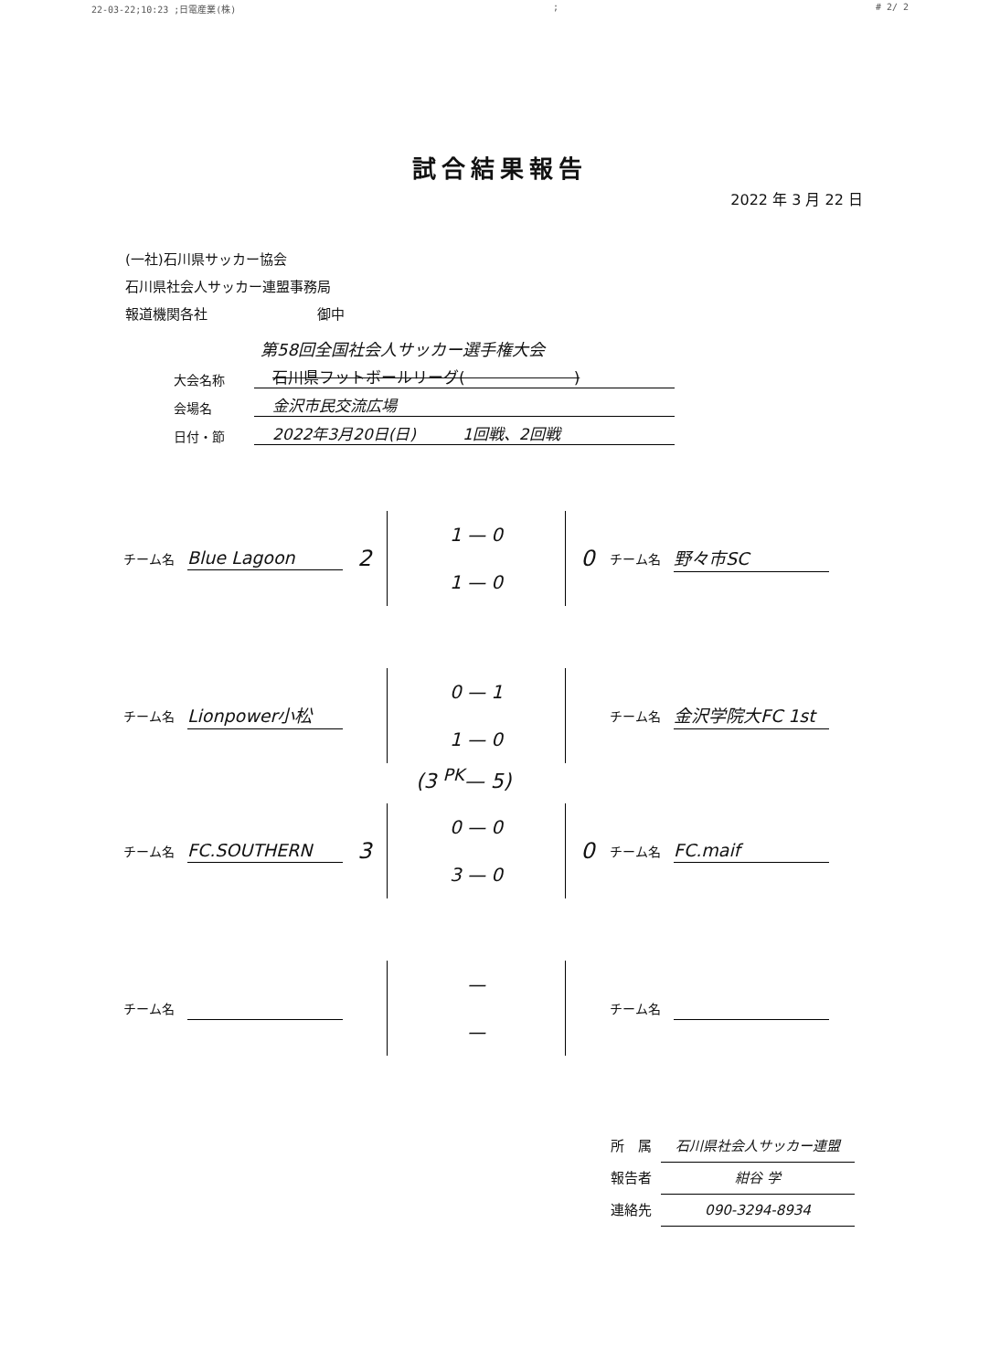22-03-22;10:23 ;日電産業(株); # 2/ 2
試合結果報告
2022 年 3 月 22 日
(一社)石川県サッカー協会
石川県社会人サッカー連盟事務局
報道機関各社　　　　　　　　御中
第58回全国社会人サッカー選手権大会
大会名称 石川県フットボールリーグ(　　　　　　　)
会場名 金沢市民交流広場
日付・節 2022年3月20日(日)　　　1回戦、2回戦
チーム名 Blue Lagoon 2
1 — 0
1 — 0
0 チーム名 野々市SC
チーム名 Lionpower小松
0 — 1
1 — 0
チーム名 金沢学院大FC 1st
(3 <sup>PK</sup>— 5)
チーム名 FC.SOUTHERN 3
0 — 0
3 — 0
0 チーム名 FC.maif
チーム名
—
—
チーム名
所　属 石川県社会人サッカー連盟
報告者 紺谷 学
連絡先 090-3294-8934